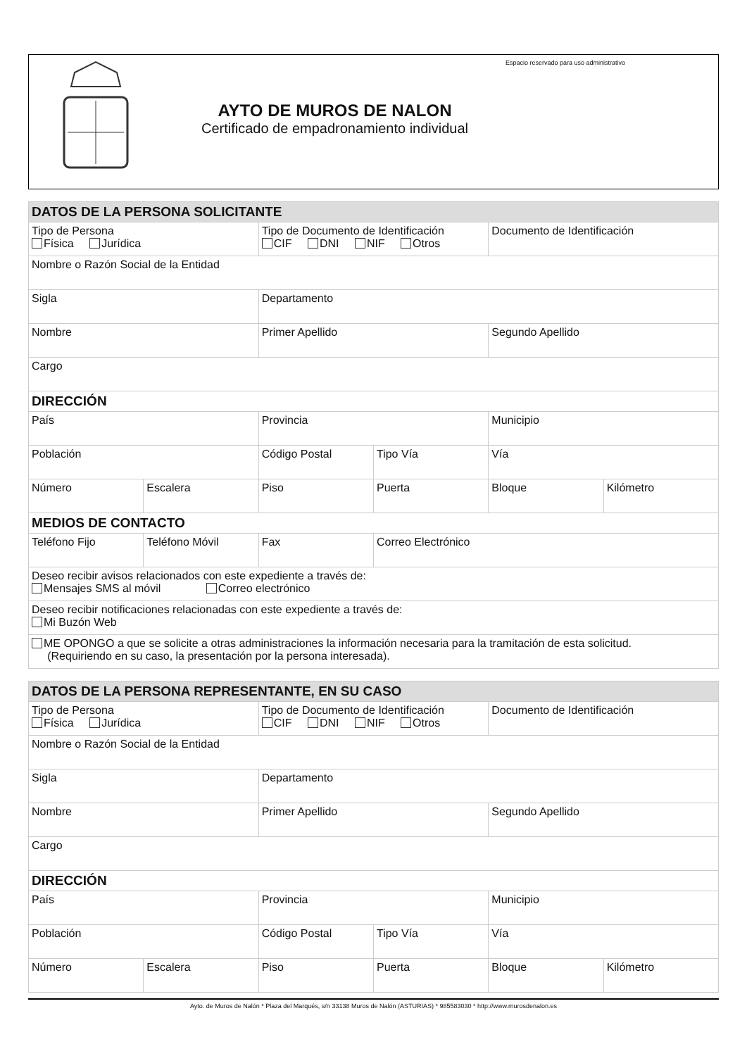AYTO DE MUROS DE NALON
Certificado de empadronamiento individual
Espacio reservado para uso administrativo
| DATOS DE LA PERSONA SOLICITANTE | | | | | |
| Tipo de Persona Física Jurídica | | Tipo de Documento de Identificación CIF DNI NIF Otros | | Documento de Identificación | |
| Nombre o Razón Social de la Entidad | | | | | |
| Sigla | | Departamento | | | |
| Nombre | | Primer Apellido | | Segundo Apellido | |
| Cargo | | | | | |
| DIRECCIÓN | | | | | |
| País | | Provincia | | Municipio | |
| Población | | Código Postal | Tipo Vía | Vía | |
| Número | Escalera | Piso | Puerta | Bloque | Kilómetro |
| MEDIOS DE CONTACTO | | | | | |
| Teléfono Fijo | Teléfono Móvil | Fax | Correo Electrónico | | |
| Deseo recibir avisos relacionados con este expediente a través de: Mensajes SMS al móvil Correo electrónico | | | | | |
| Deseo recibir notificaciones relacionadas con este expediente a través de: Mi Buzón Web | | | | | |
| ME OPONGO a que se solicite a otras administraciones la información necesaria para la tramitación de esta solicitud. (Requiriendo en su caso, la presentación por la persona interesada). | | | | | |
| DATOS DE LA PERSONA REPRESENTANTE, EN SU CASO | | | | | |
| Tipo de Persona Física Jurídica | | Tipo de Documento de Identificación CIF DNI NIF Otros | | Documento de Identificación | |
| Nombre o Razón Social de la Entidad | | | | | |
| Sigla | | Departamento | | | |
| Nombre | | Primer Apellido | | Segundo Apellido | |
| Cargo | | | | | |
| DIRECCIÓN | | | | | |
| País | | Provincia | | Municipio | |
| Población | | Código Postal | Tipo Vía | Vía | |
| Número | Escalera | Piso | Puerta | Bloque | Kilómetro |
Ayto. de Muros de Nalón * Plaza del Marqués, s/n 33138 Muros de Nalón (ASTURIAS) * 985583030 * http://www.murosdenalon.es